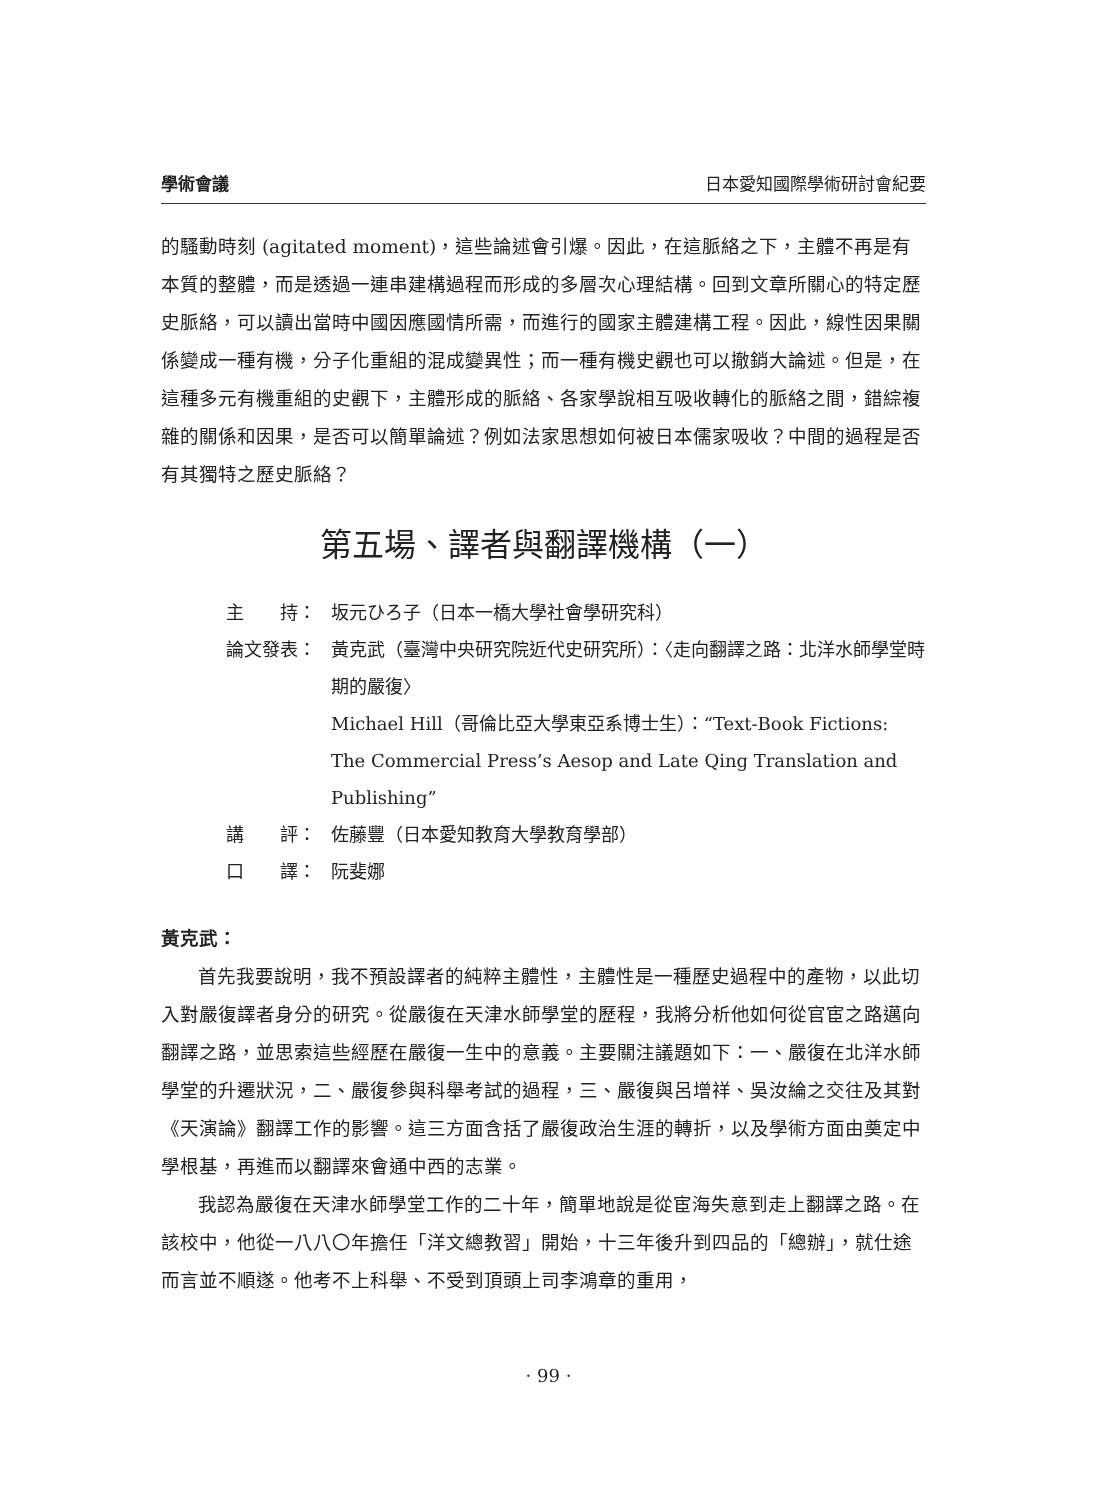學術會議 日本愛知國際學術研討會紀要
的騷動時刻 (agitated moment)，這些論述會引爆。因此，在這脈絡之下，主體不再是有本質的整體，而是透過一連串建構過程而形成的多層次心理結構。回到文章所關心的特定歷史脈絡，可以讀出當時中國因應國情所需，而進行的國家主體建構工程。因此，線性因果關係變成一種有機，分子化重組的混成變異性；而一種有機史觀也可以撤銷大論述。但是，在這種多元有機重組的史觀下，主體形成的脈絡、各家學說相互吸收轉化的脈絡之間，錯綜複雜的關係和因果，是否可以簡單論述？例如法家思想如何被日本儒家吸收？中間的過程是否有其獨特之歷史脈絡？
第五場、譯者與翻譯機構（一）
主　　持： 坂元ひろ子（日本一橋大學社會學研究科）
論文發表： 黃克武（臺灣中央研究院近代史研究所）：〈走向翻譯之路：北洋水師學堂時期的嚴復〉
Michael Hill（哥倫比亞大學東亞系博士生）：“Text-Book Fictions: The Commercial Press’s Aesop and Late Qing Translation and Publishing”
講　　評： 佐藤豐（日本愛知教育大學教育學部）
口　　譯： 阮斐娜
黃克武：
首先我要說明，我不預設譯者的純粹主體性，主體性是一種歷史過程中的產物，以此切入對嚴復譯者身分的研究。從嚴復在天津水師學堂的歷程，我將分析他如何從官宦之路邁向翻譯之路，並思索這些經歷在嚴復一生中的意義。主要關注議題如下：一、嚴復在北洋水師學堂的升遷狀況，二、嚴復參與科舉考試的過程，三、嚴復與呂增祥、吳汝綸之交往及其對《天演論》翻譯工作的影響。這三方面含括了嚴復政治生涯的轉折，以及學術方面由奠定中學根基，再進而以翻譯來會通中西的志業。
我認為嚴復在天津水師學堂工作的二十年，簡單地說是從宦海失意到走上翻譯之路。在該校中，他從一八八〇年擔任「洋文總教習」開始，十三年後升到四品的「總辦」，就仕途而言並不順遂。他考不上科舉、不受到頂頭上司李鴻章的重用，
· 99 ·